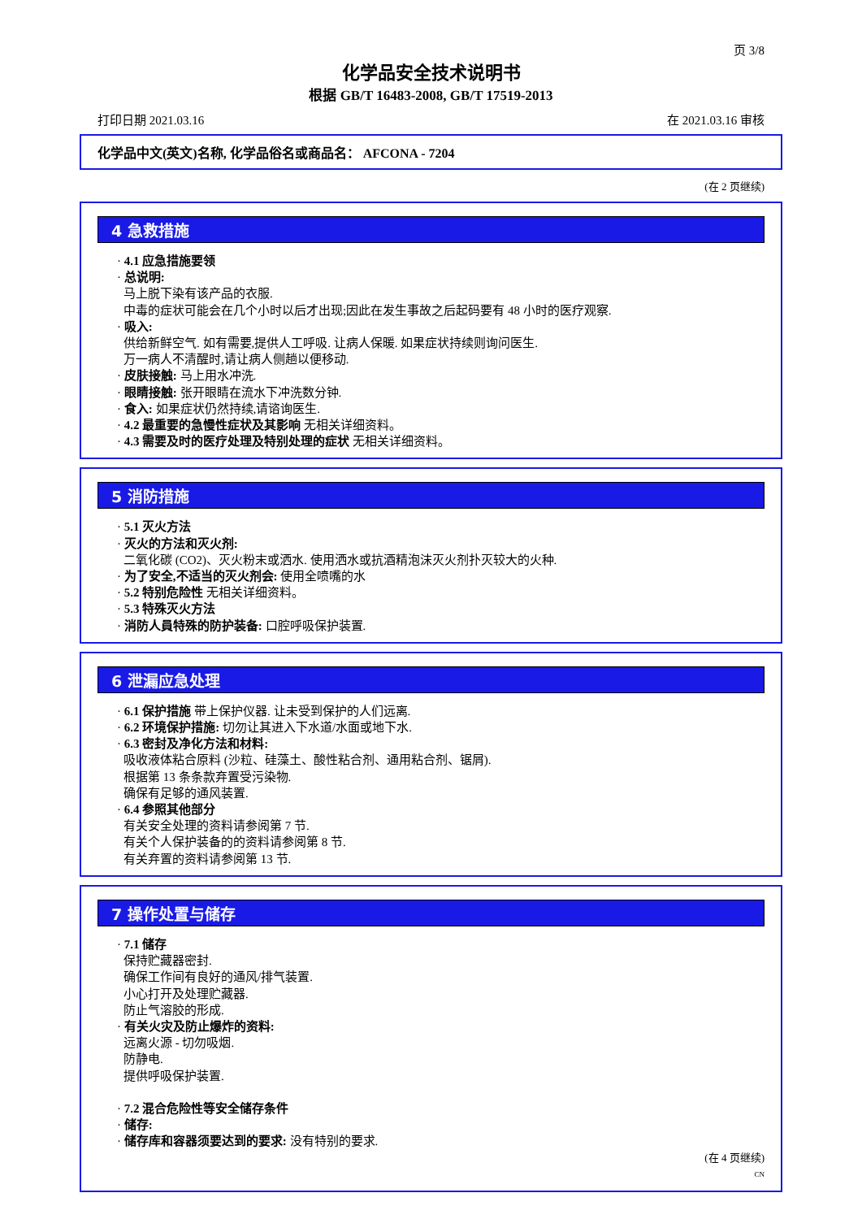页 3/8
化学品安全技术说明书
根据 GB/T 16483-2008, GB/T 17519-2013
打印日期 2021.03.16 在 2021.03.16 审核
化学品中文(英文)名称, 化学品俗名或商品名： AFCONA - 7204
(在 2 页继续)
4 急救措施
· 4.1 应急措施要领
· 总说明:
马上脱下染有该产品的衣服.
中毒的症状可能会在几个小时以后才出现;因此在发生事故之后起码要有 48 小时的医疗观察.
· 吸入:
供给新鲜空气. 如有需要,提供人工呼吸. 让病人保暖. 如果症状持续则询问医生.
万一病人不清醒时,请让病人侧趟以便移动.
· 皮肤接触: 马上用水冲洗.
· 眼睛接触: 张开眼睛在流水下冲洗数分钟.
· 食入: 如果症状仍然持续,请谘询医生.
· 4.2 最重要的急慢性症状及其影响 无相关详细资料。
· 4.3 需要及时的医疗处理及特别处理的症状 无相关详细资料。
5 消防措施
· 5.1 灭火方法
· 灭火的方法和灭火剂:
二氧化碳 (CO2)、灭火粉末或洒水. 使用洒水或抗酒精泡沫灭火剂扑灭较大的火种.
· 为了安全,不适当的灭火剂会: 使用全喷嘴的水
· 5.2 特别危险性 无相关详细资料。
· 5.3 特殊灭火方法
· 消防人員特殊的防护装备: 口腔呼吸保护装置.
6 泄漏应急处理
· 6.1 保护措施 带上保护仪器. 让未受到保护的人们远离.
· 6.2 环境保护措施: 切勿让其进入下水道/水面或地下水.
· 6.3 密封及净化方法和材料:
吸收液体粘合原料 (沙粒、硅藻土、酸性粘合剂、通用粘合剂、锯屑).
根据第 13 条条款弃置受污染物.
确保有足够的通风装置.
· 6.4 参照其他部分
有关安全处理的资料请参阅第 7 节.
有关个人保护装备的的资料请参阅第 8 节.
有关弃置的资料请参阅第 13 节.
7 操作处置与储存
· 7.1 储存
保持贮藏器密封.
确保工作间有良好的通风/排气装置.
小心打开及处理贮藏器.
防止气溶胶的形成.
· 有关火灾及防止爆炸的资料:
远离火源 - 切勿吸烟.
防静电.
提供呼吸保护装置.
· 7.2 混合危险性等安全储存条件
· 储存:
· 储存库和容器须要达到的要求: 没有特别的要求.
(在 4 页继续)
CN